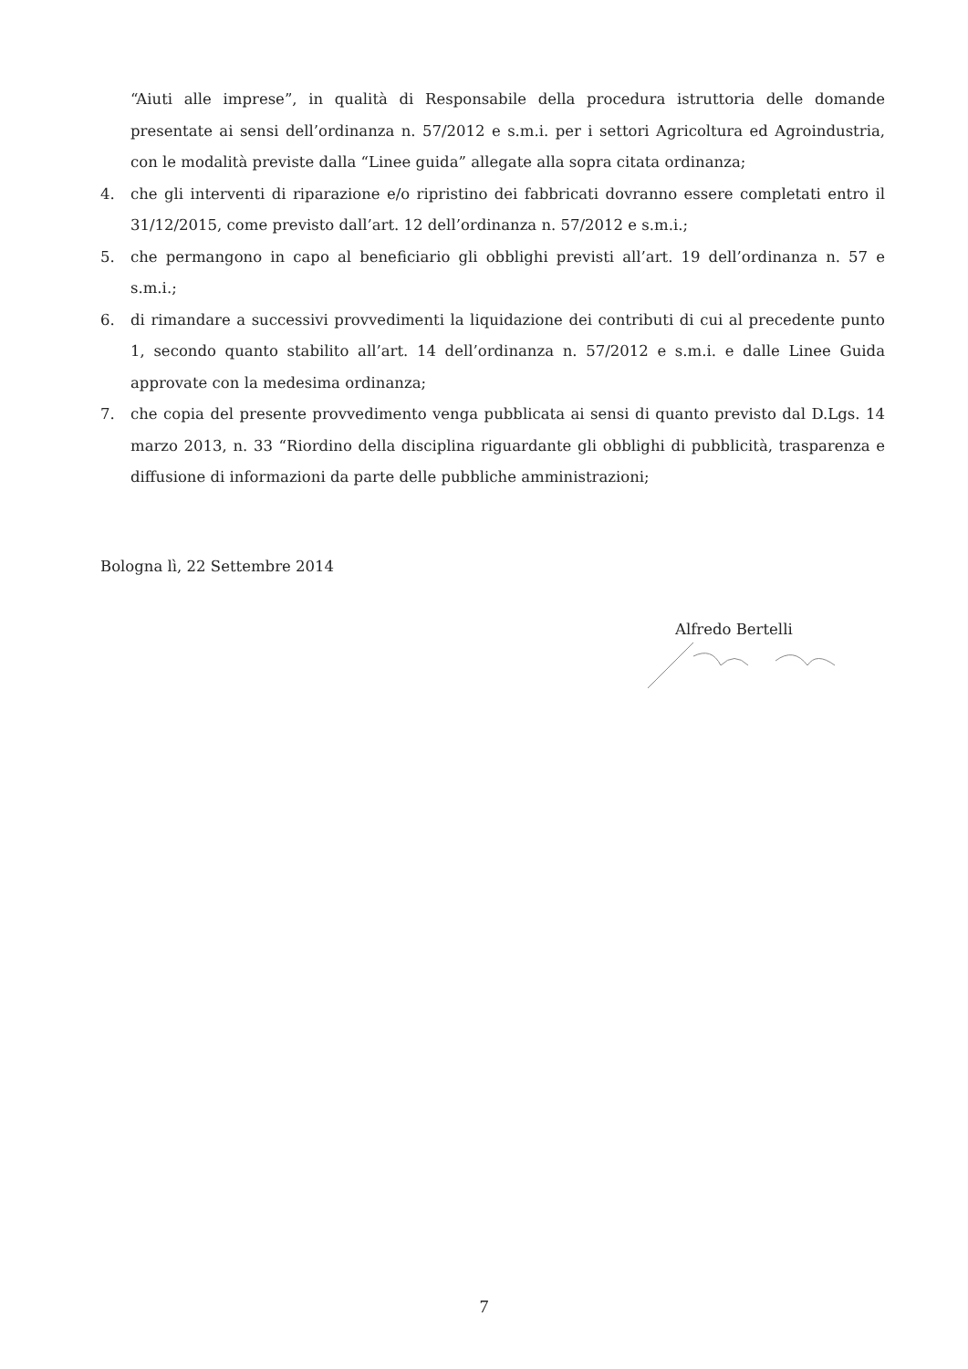“Aiuti alle imprese”, in qualità di Responsabile della procedura istruttoria delle domande presentate ai sensi dell’ordinanza n. 57/2012 e s.m.i. per i settori Agricoltura ed Agroindustria, con le modalità previste dalla “Linee guida” allegate alla sopra citata ordinanza;
4. che gli interventi di riparazione e/o ripristino dei fabbricati dovranno essere completati entro il 31/12/2015, come previsto dall’art. 12 dell’ordinanza n. 57/2012 e s.m.i.;
5. che permangono in capo al beneficiario gli obblighi previsti all’art. 19 dell’ordinanza n. 57 e s.m.i.;
6. di rimandare a successivi provvedimenti la liquidazione dei contributi di cui al precedente punto 1, secondo quanto stabilito all’art. 14 dell’ordinanza n. 57/2012 e s.m.i. e dalle Linee Guida approvate con la medesima ordinanza;
7. che copia del presente provvedimento venga pubblicata ai sensi di quanto previsto dal D.Lgs. 14 marzo 2013, n. 33 “Riordino della disciplina riguardante gli obblighi di pubblicità, trasparenza e diffusione di informazioni da parte delle pubbliche amministrazioni;
Bologna lì, 22 Settembre 2014
Alfredo Bertelli
7